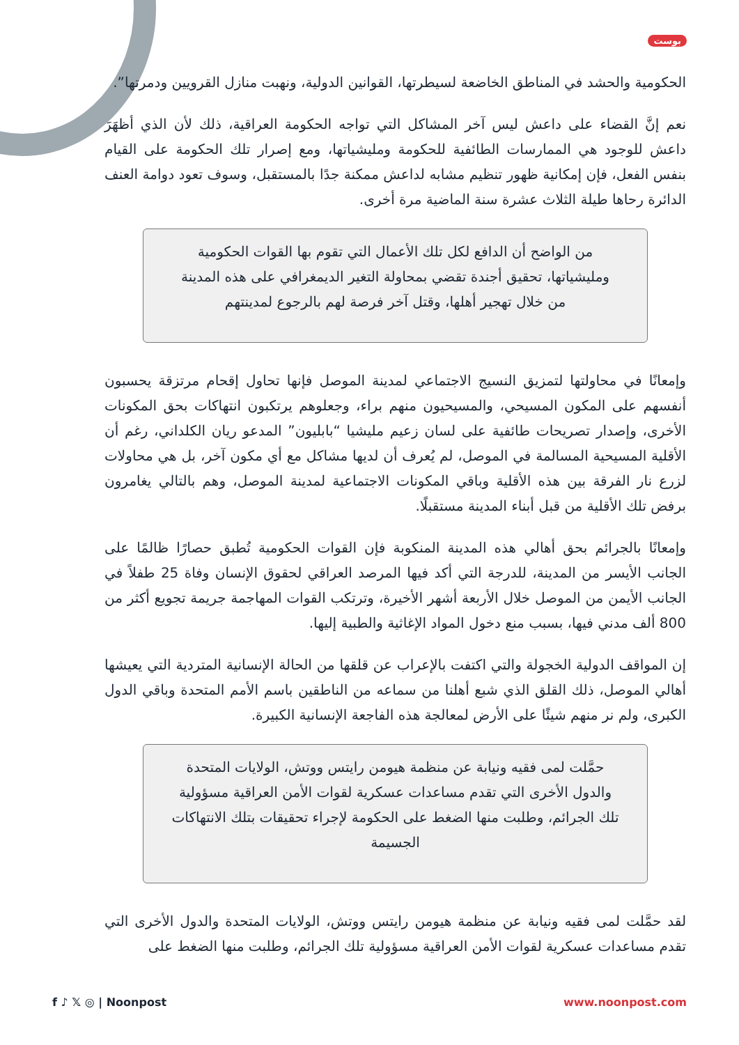بوست
الحكومية والحشد في المناطق الخاضعة لسيطرتها، القوانين الدولية، ونهبت منازل القرويين ودمرتها”.
نعم إنَّ القضاء على داعش ليس آخر المشاكل التي تواجه الحكومة العراقية، ذلك لأن الذي أظهَرَ داعش للوجود هي الممارسات الطائفية للحكومة ومليشياتها، ومع إصرار تلك الحكومة على القيام بنفس الفعل، فإن إمكانية ظهور تنظيم مشابه لداعش ممكنة جدًا بالمستقبل، وسوف تعود دوامة العنف الدائرة رحاها طيلة الثلاث عشرة سنة الماضية مرة أخرى.
من الواضح أن الدافع لكل تلك الأعمال التي تقوم بها القوات الحكومية ومليشياتها، تحقيق أجندة تقضي بمحاولة التغير الديمغرافي على هذه المدينة من خلال تهجير أهلها، وقتل آخر فرصة لهم بالرجوع لمدينتهم
وإمعانًا في محاولتها لتمزيق النسيج الاجتماعي لمدينة الموصل فإنها تحاول إقحام مرتزقة يحسبون أنفسهم على المكون المسيحي، والمسيحيون منهم براء، وجعلوهم يرتكبون انتهاكات بحق المكونات الأخرى، وإصدار تصريحات طائفية على لسان زعيم مليشيا “بابليون” المدعو ريان الكلداني، رغم أن الأقلية المسيحية المسالمة في الموصل، لم يُعرف أن لديها مشاكل مع أي مكون آخر، بل هي محاولات لزرع نار الفرقة بين هذه الأقلية وباقي المكونات الاجتماعية لمدينة الموصل، وهم بالتالي يغامرون برفض تلك الأقلية من قبل أبناء المدينة مستقبلًا.
وإمعانًا بالجرائم بحق أهالي هذه المدينة المنكوبة فإن القوات الحكومية تُطبق حصارًا ظالمًا على الجانب الأيسر من المدينة، للدرجة التي أكد فيها المرصد العراقي لحقوق الإنسان وفاة 25 طفلاً في الجانب الأيمن من الموصل خلال الأربعة أشهر الأخيرة، وترتكب القوات المهاجمة جريمة تجويع أكثر من 800 ألف مدني فيها، بسبب منع دخول المواد الإغاثية والطبية إليها.
إن المواقف الدولية الخجولة والتي اكتفت بالإعراب عن قلقها من الحالة الإنسانية المتردية التي يعيشها أهالي الموصل، ذلك القلق الذي شبع أهلنا من سماعه من الناطقين باسم الأمم المتحدة وباقي الدول الكبرى، ولم نر منهم شيئًا على الأرض لمعالجة هذه الفاجعة الإنسانية الكبيرة.
حمَّلت لمى فقيه ونيابة عن منظمة هيومن رايتس ووتش، الولايات المتحدة والدول الأخرى التي تقدم مساعدات عسكرية لقوات الأمن العراقية مسؤولية تلك الجرائم، وطلبت منها الضغط على الحكومة لإجراء تحقيقات بتلك الانتهاكات الجسيمة
لقد حمَّلت لمى فقيه ونيابة عن منظمة هيومن رايتس ووتش، الولايات المتحدة والدول الأخرى التي تقدم مساعدات عسكرية لقوات الأمن العراقية مسؤولية تلك الجرائم، وطلبت منها الضغط على
f ♪ 𝕏 ◎ | Noonpost www.noonpost.com